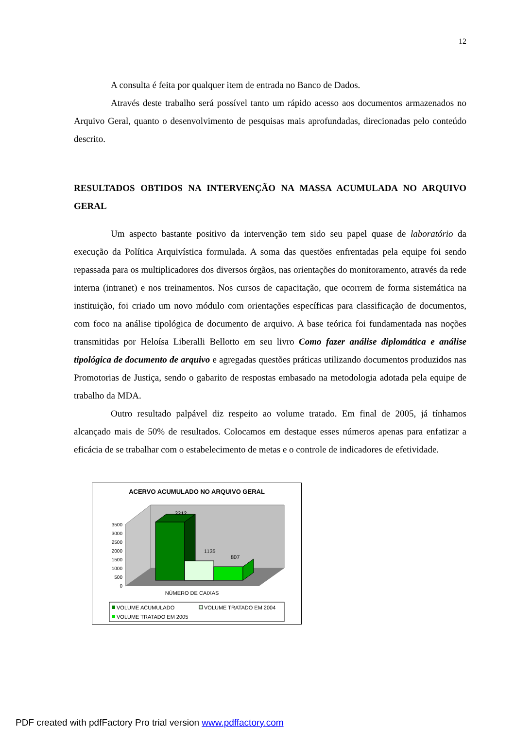12
A consulta é feita por qualquer item de entrada no Banco de Dados.
Através deste trabalho será possível tanto um rápido acesso aos documentos armazenados no Arquivo Geral, quanto o desenvolvimento de pesquisas mais aprofundadas, direcionadas pelo conteúdo descrito.
RESULTADOS OBTIDOS NA INTERVENÇÃO NA MASSA ACUMULADA NO ARQUIVO GERAL
Um aspecto bastante positivo da intervenção tem sido seu papel quase de laboratório da execução da Política Arquivística formulada. A soma das questões enfrentadas pela equipe foi sendo repassada para os multiplicadores dos diversos órgãos, nas orientações do monitoramento, através da rede interna (intranet) e nos treinamentos. Nos cursos de capacitação, que ocorrem de forma sistemática na instituição, foi criado um novo módulo com orientações específicas para classificação de documentos, com foco na análise tipológica de documento de arquivo. A base teórica foi fundamentada nas noções transmitidas por Heloísa Liberalli Bellotto em seu livro Como fazer análise diplomática e análise tipológica de documento de arquivo e agregadas questões práticas utilizando documentos produzidos nas Promotorias de Justiça, sendo o gabarito de respostas embasado na metodologia adotada pela equipe de trabalho da MDA.
Outro resultado palpável diz respeito ao volume tratado. Em final de 2005, já tínhamos alcançado mais de 50% de resultados. Colocamos em destaque esses números apenas para enfatizar a eficácia de se trabalhar com o estabelecimento de metas e o controle de indicadores de efetividade.
ACERVO ACUMULADO NO ARQUIVO GERAL
0
500
1000
1500
2000
2500
3000
3500
3312
1135
807
NÚMERO DE CAIXAS
VOLUME ACUMULADO
VOLUME TRATADO EM 2004
VOLUME TRATADO EM 2005
PDF created with pdfFactory Pro trial version www.pdffactory.com